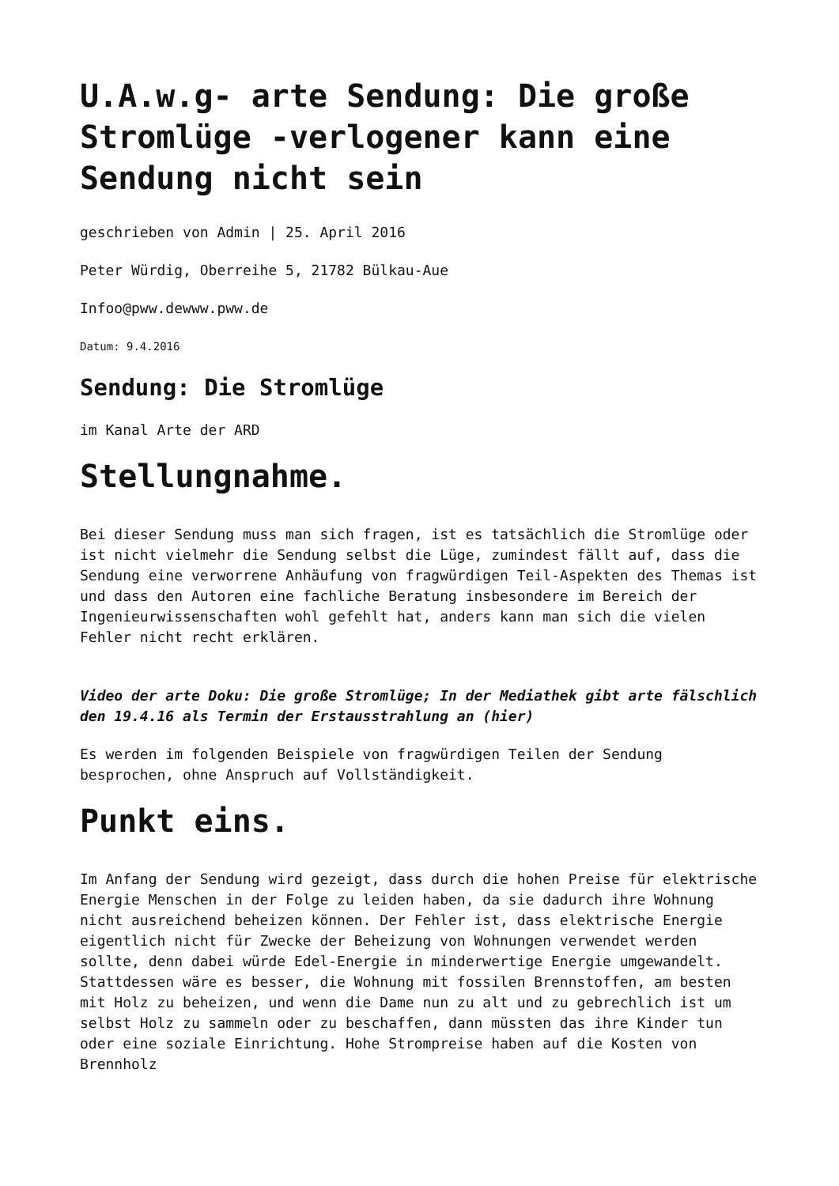U.A.w.g- arte Sendung: Die große Stromlüge -verlogener kann eine Sendung nicht sein
geschrieben von Admin | 25. April 2016
Peter Würdig, Oberreihe 5, 21782 Bülkau-Aue
Infoo@pww.dewww.pww.de
Datum: 9.4.2016
Sendung: Die Stromlüge
im Kanal Arte der ARD
Stellungnahme.
Bei dieser Sendung muss man sich fragen, ist es tatsächlich die Stromlüge oder ist nicht vielmehr die Sendung selbst die Lüge, zumindest fällt auf, dass die Sendung eine verworrene Anhäufung von fragwürdigen Teil-Aspekten des Themas ist und dass den Autoren eine fachliche Beratung insbesondere im Bereich der Ingenieurwissenschaften wohl gefehlt hat, anders kann man sich die vielen Fehler nicht recht erklären.
Video der arte Doku: Die große Stromlüge; In der Mediathek gibt arte fälschlich den 19.4.16 als Termin der Erstausstrahlung an (hier)
Es werden im folgenden Beispiele von fragwürdigen Teilen der Sendung besprochen, ohne Anspruch auf Vollständigkeit.
Punkt eins.
Im Anfang der Sendung wird gezeigt, dass durch die hohen Preise für elektrische Energie Menschen in der Folge zu leiden haben, da sie dadurch ihre Wohnung nicht ausreichend beheizen können. Der Fehler ist, dass elektrische Energie eigentlich nicht für Zwecke der Beheizung von Wohnungen verwendet werden sollte, denn dabei würde Edel-Energie in minderwertige Energie umgewandelt. Stattdessen wäre es besser, die Wohnung mit fossilen Brennstoffen, am besten mit Holz zu beheizen, und wenn die Dame nun zu alt und zu gebrechlich ist um selbst Holz zu sammeln oder zu beschaffen, dann müssten das ihre Kinder tun oder eine soziale Einrichtung. Hohe Strompreise haben auf die Kosten von Brennholz